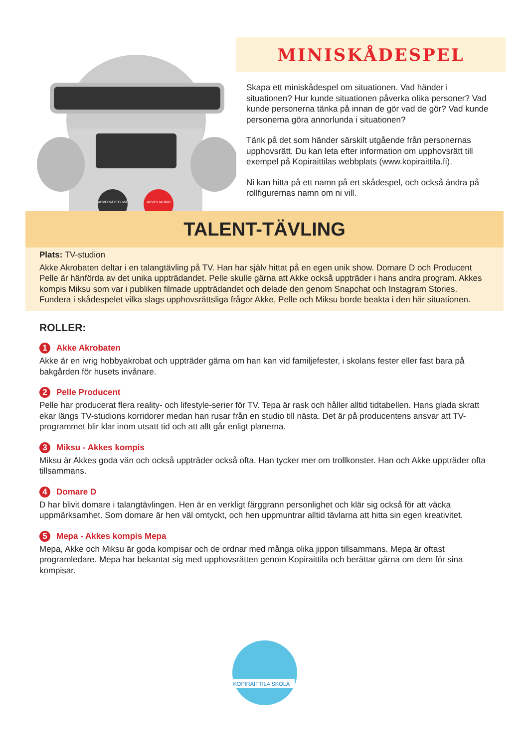ARVO NÄYTELMÄ
ARVO HAHMO
MINISKÅDESPEL
Skapa ett miniskådespel om situationen. Vad händer i situationen? Hur kunde situationen påverka olika personer? Vad kunde personerna tänka på innan de gör vad de gör? Vad kunde personerna göra annorlunda i situationen?
Tänk på det som händer särskilt utgående från personernas upphovsrätt. Du kan leta efter information om upphovsrätt till exempel på Kopiraittilas webbplats (www.kopiraittila.fi).
Ni kan hitta på ett namn på ert skådespel, och också ändra på rollfigurernas namn om ni vill.
TALENT-TÄVLING
Plats: TV-studion
Akke Akrobaten deltar i en talangtävling på TV. Han har själv hittat på en egen unik show. Domare D och Producent Pelle är hänförda av det unika uppträdandet. Pelle skulle gärna att Akke också uppträder i hans andra program. Akkes kompis Miksu som var i publiken filmade uppträdandet och delade den genom Snapchat och Instagram Stories. Fundera i skådespelet vilka slags upphovsrättsliga frågor Akke, Pelle och Miksu borde beakta i den här situationen.
ROLLER:
1 Akke Akrobaten
Akke är en ivrig hobbyakrobat och uppträder gärna om han kan vid familjefester, i skolans fester eller fast bara på bakgården för husets invånare.
2 Pelle Producent
Pelle har producerat flera reality- och lifestyle-serier för TV. Tepa är rask och håller alltid tidtabellen. Hans glada skratt ekar längs TV-studions korridorer medan han rusar från en studio till nästa. Det är på producentens ansvar att TV-programmet blir klar inom utsatt tid och att allt går enligt planerna.
3 Miksu - Akkes kompis
Miksu är Akkes goda vän och också uppträder också ofta. Han tycker mer om trollkonster. Han och Akke uppträder ofta tillsammans.
4 Domare D
D har blivit domare i talangtävlingen. Hen är en verkligt färggrann personlighet och klär sig också för att väcka uppmärksamhet. Som domare är hen väl omtyckt, och hen uppmuntrar alltid tävlarna att hitta sin egen kreativitet.
5 Mepa - Akkes kompis Mepa
Mepa, Akke och Miksu är goda kompisar och de ordnar med många olika jippon tillsammans. Mepa är oftast programledare. Mepa har bekantat sig med upphovsrätten genom Kopiraittila och berättar gärna om dem för sina kompisar.
KOPIRAITTILA SKOLA